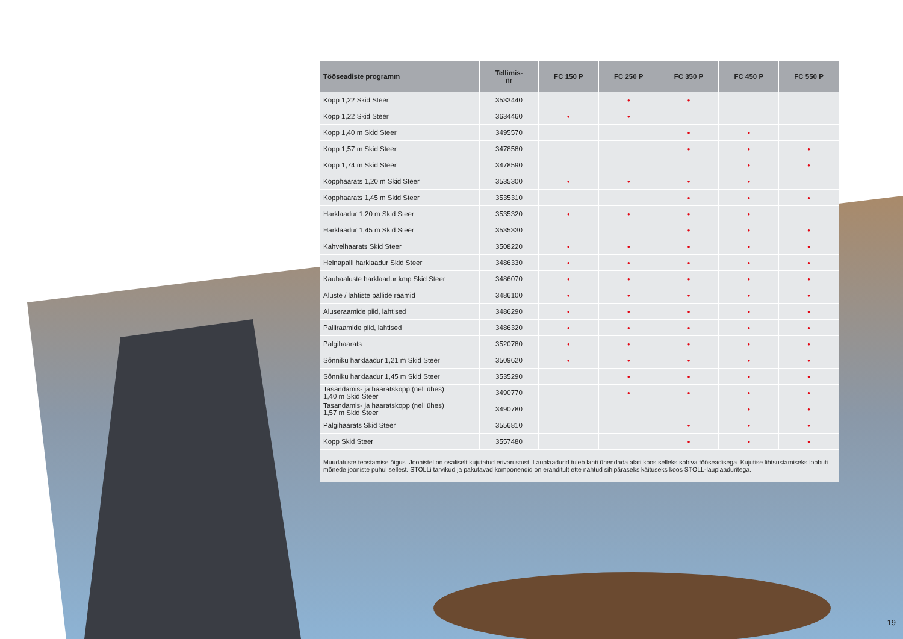| Tööseadiste programm | Tellimis- nr | FC 150 P | FC 250 P | FC 350 P | FC 450 P | FC 550 P |
| --- | --- | --- | --- | --- | --- | --- |
| Kopp 1,22 Skid Steer | 3533440 | | • | • | | |
| Kopp 1,22 Skid Steer | 3634460 | • | • | | | |
| Kopp 1,40 m Skid Steer | 3495570 | | | • | • | |
| Kopp 1,57 m Skid Steer | 3478580 | | | • | • | • |
| Kopp 1,74 m Skid Steer | 3478590 | | | | • | • |
| Kopphaarats 1,20 m Skid Steer | 3535300 | • | • | • | • | |
| Kopphaarats 1,45 m Skid Steer | 3535310 | | | • | • | • |
| Harklaadur 1,20 m Skid Steer | 3535320 | • | • | • | • | |
| Harklaadur 1,45 m Skid Steer | 3535330 | | | • | • | • |
| Kahvelhaarats Skid Steer | 3508220 | • | • | • | • | • |
| Heinapalli harklaadur Skid Steer | 3486330 | • | • | • | • | • |
| Kaubaaluste harklaadur kmp Skid Steer | 3486070 | • | • | • | • | • |
| Aluste / lahtiste pallide raamid | 3486100 | • | • | • | • | • |
| Aluseraamide piid, lahtised | 3486290 | • | • | • | • | • |
| Palliraamide piid, lahtised | 3486320 | • | • | • | • | • |
| Palgihaarats | 3520780 | • | • | • | • | • |
| Sõnniku harklaadur 1,21 m Skid Steer | 3509620 | • | • | • | • | • |
| Sõnniku harklaadur 1,45 m Skid Steer | 3535290 | | • | • | • | • |
| Tasandamis- ja haaratskopp (neli ühes) 1,40 m Skid Steer | 3490770 | | • | • | • | • |
| Tasandamis- ja haaratskopp (neli ühes) 1,57 m Skid Steer | 3490780 | | | | • | • |
| Palgihaarats Skid Steer | 3556810 | | | • | • | • |
| Kopp Skid Steer | 3557480 | | | • | • | • |
Muudatuste teostamise õigus. Joonistel on osaliselt kujutatud erivarustust. Lauplaadurid tuleb lahti ühendada alati koos selleks sobiva tööseadisega. Kujutise lihtsustamiseks loobuti mõnede jooniste puhul sellest. STOLLi tarvikud ja pakutavad komponendid on eranditult ette nähtud sihipäraseks käituseks koos STOLL-lauplaaduritega.
19